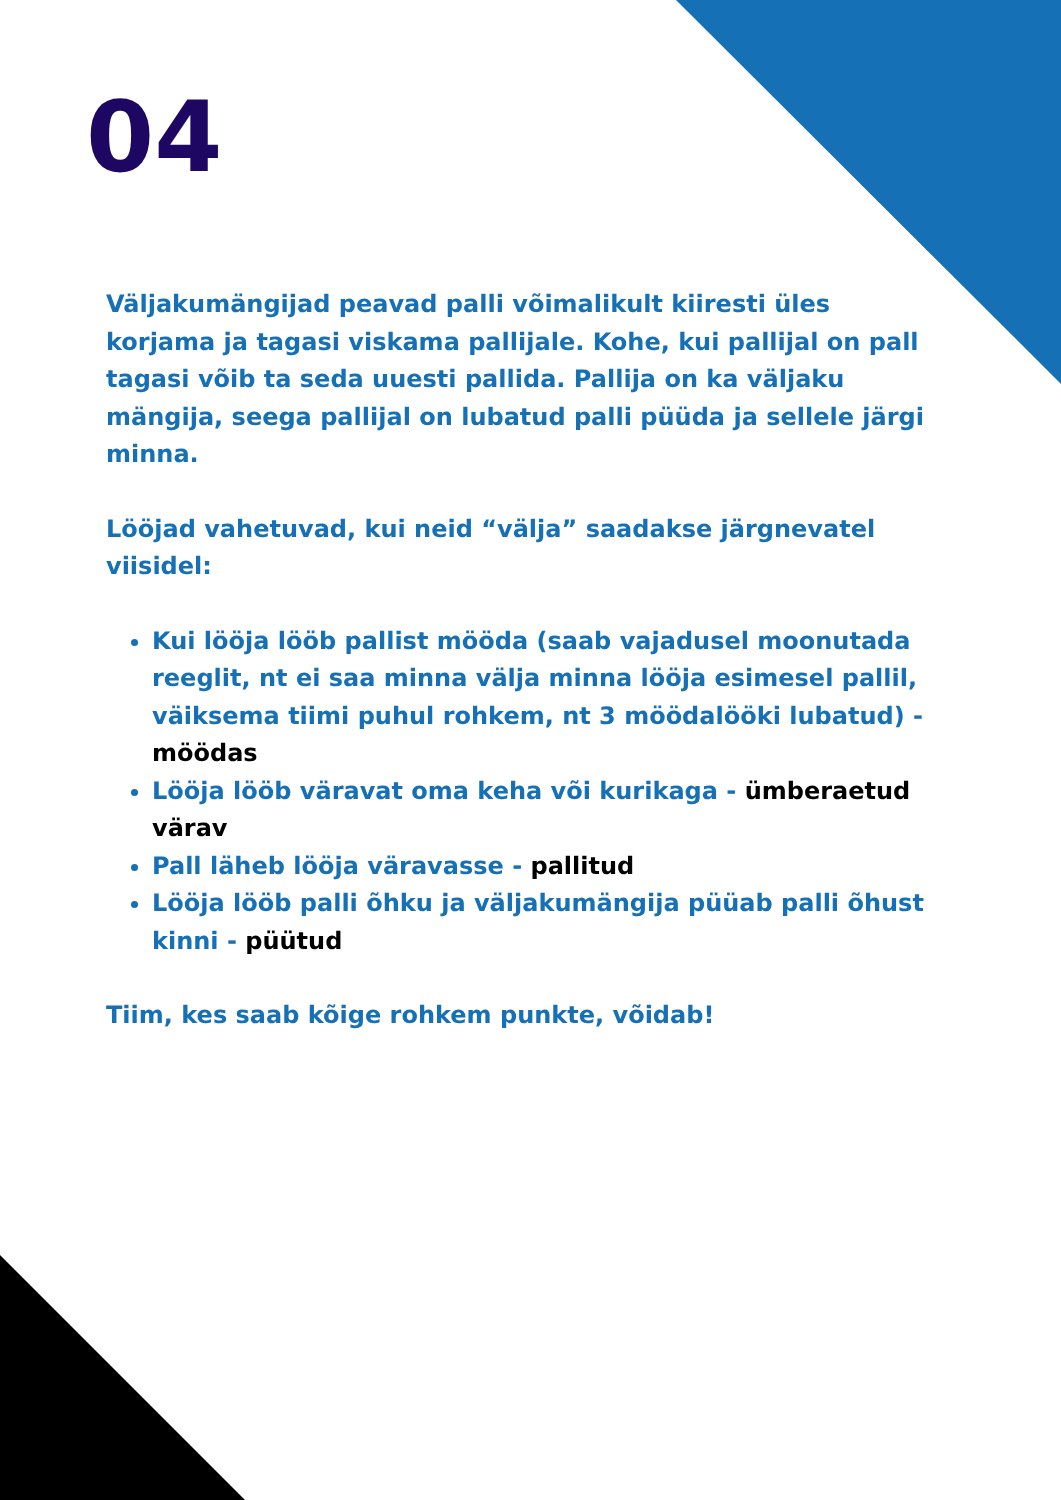04
Väljakumängijad peavad palli võimalikult kiiresti üles korjama ja tagasi viskama pallijale. Kohe, kui pallijal on pall tagasi võib ta seda uuesti pallida. Pallija on ka väljaku mängija, seega pallijal on lubatud palli püüda ja sellele järgi minna.
Lööjad vahetuvad, kui neid “välja” saadakse järgnevatel viisidel:
Kui lööja lööb pallist mööda (saab vajadusel moonutada reeglit, nt ei saa minna välja minna lööja esimesel pallil, väiksema tiimi puhul rohkem, nt 3 möödalööki lubatud) - möödas
Lööja lööb väravat oma keha või kurikaga - ümberaetud värav
Pall läheb lööja väravasse - pallitud
Lööja lööb palli õhku ja väljakumängija püüab palli õhust kinni - püütud
Tiim, kes saab kõige rohkem punkte, võidab!